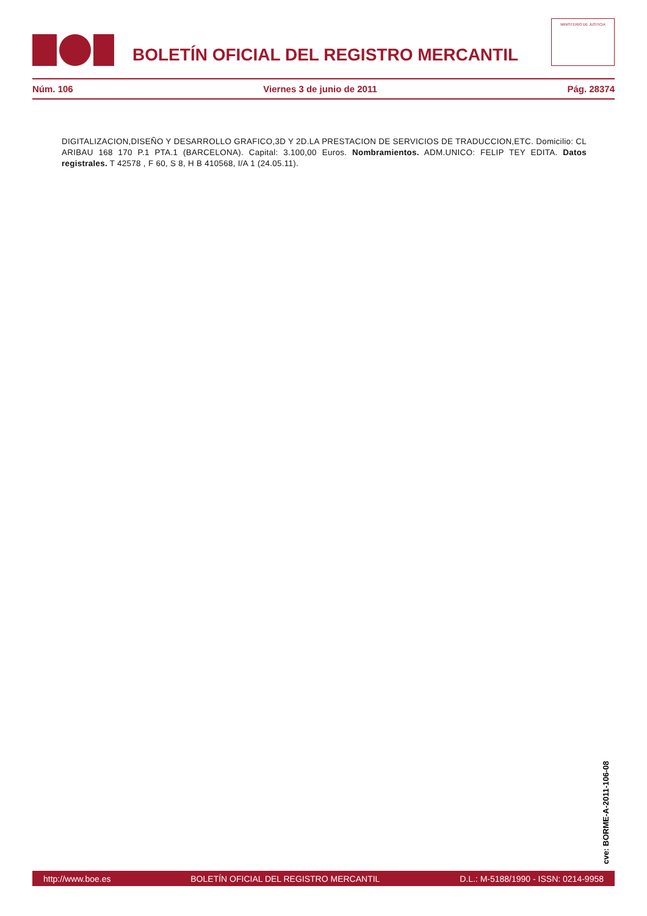BOLETÍN OFICIAL DEL REGISTRO MERCANTIL
MINISTERIO DE JUSTICIA
Núm. 106 Viernes 3 de junio de 2011 Pág. 28374
DIGITALIZACION,DISEÑO Y DESARROLLO GRAFICO,3D Y 2D.LA PRESTACION DE SERVICIOS DE TRADUCCION,ETC. Domicilio: CL ARIBAU 168 170 P.1 PTA.1 (BARCELONA). Capital: 3.100,00 Euros. Nombramientos. ADM.UNICO: FELIP TEY EDITA. Datos registrales. T 42578 , F 60, S 8, H B 410568, I/A 1 (24.05.11).
cve: BORME-A-2011-106-08
http://www.boe.es BOLETÍN OFICIAL DEL REGISTRO MERCANTIL D.L.: M-5188/1990 - ISSN: 0214-9958